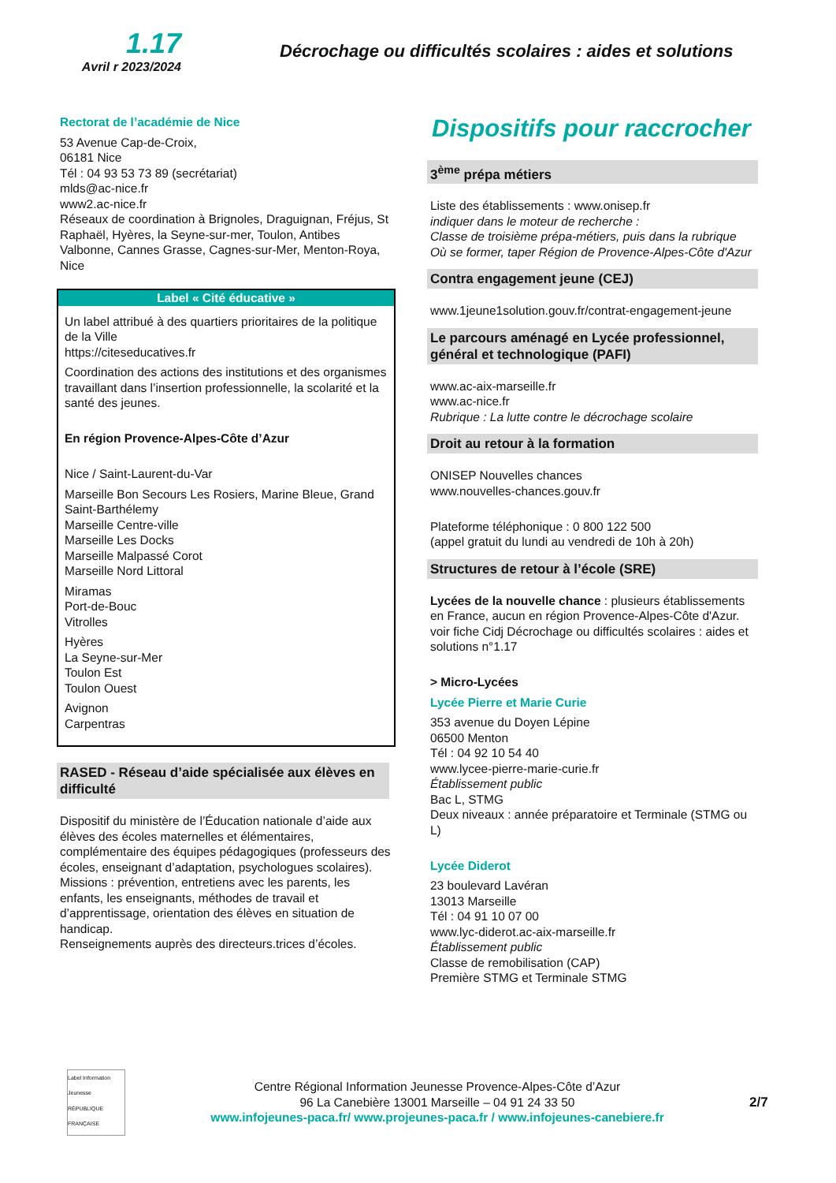1.17
Avril r 2023/2024
Décrochage ou difficultés scolaires : aides et solutions
Rectorat de l’académie de Nice
53 Avenue Cap-de-Croix,
06181 Nice
Tél : 04 93 53 73 89 (secrétariat)
mlds@ac-nice.fr
www2.ac-nice.fr
Réseaux de coordination à Brignoles, Draguignan, Fréjus, St Raphaël, Hyères, la Seyne-sur-mer, Toulon, Antibes Valbonne, Cannes Grasse, Cagnes-sur-Mer, Menton-Roya, Nice
Label « Cité éducative »
Un label attribué à des quartiers prioritaires de la politique de la Ville
https://citeseducatives.fr
Coordination des actions des institutions et des organismes travaillant dans l’insertion professionnelle, la scolarité et la santé des jeunes.
En région Provence-Alpes-Côte d’Azur
Nice / Saint-Laurent-du-Var
Marseille Bon Secours Les Rosiers, Marine Bleue, Grand Saint-Barthélemy
Marseille Centre-ville
Marseille Les Docks
Marseille Malpassé Corot
Marseille Nord Littoral
Miramas
Port-de-Bouc
Vitrolles
Hyères
La Seyne-sur-Mer
Toulon Est
Toulon Ouest
Avignon
Carpentras
RASED - Réseau d’aide spécialisée aux élèves en difficulté
Dispositif du ministère de l’Éducation nationale d’aide aux élèves des écoles maternelles et élémentaires, complémentaire des équipes pédagogiques (professeurs des écoles, enseignant d’adaptation, psychologues scolaires).
Missions : prévention, entretiens avec les parents, les enfants, les enseignants, méthodes de travail et d’apprentissage, orientation des élèves en situation de handicap.
Renseignements auprès des directeurs.trices d’écoles.
Dispositifs pour raccrocher
3<sup>ème</sup> prépa métiers
Liste des établissements : www.onisep.fr
indiquer dans le moteur de recherche :
Classe de troisième prépa-métiers, puis dans la rubrique Où se former, taper Région de Provence-Alpes-Côte d'Azur
Contra engagement jeune (CEJ)
www.1jeune1solution.gouv.fr/contrat-engagement-jeune
Le parcours aménagé en Lycée professionnel, général et technologique (PAFI)
www.ac-aix-marseille.fr
www.ac-nice.fr
Rubrique : La lutte contre le décrochage scolaire
Droit au retour à la formation
ONISEP Nouvelles chances
www.nouvelles-chances.gouv.fr
Plateforme téléphonique : 0 800 122 500
(appel gratuit du lundi au vendredi de 10h à 20h)
Structures de retour à l’école (SRE)
Lycées de la nouvelle chance : plusieurs établissements en France, aucun en région Provence-Alpes-Côte d'Azur.
voir fiche Cidj Décrochage ou difficultés scolaires : aides et solutions n°1.17
> Micro-Lycées
Lycée Pierre et Marie Curie
353 avenue du Doyen Lépine
06500 Menton
Tél : 04 92 10 54 40
www.lycee-pierre-marie-curie.fr
Établissement public
Bac L, STMG
Deux niveaux : année préparatoire et Terminale (STMG ou L)
Lycée Diderot
23 boulevard Lavéran
13013 Marseille
Tél : 04 91 10 07 00
www.lyc-diderot.ac-aix-marseille.fr
Établissement public
Classe de remobilisation (CAP)
Première STMG et Terminale STMG
Label Information Jeunesse
RÉPUBLIQUE FRANÇAISE
Centre Régional Information Jeunesse Provence-Alpes-Côte d’Azur
96 La Canebière 13001 Marseille – 04 91 24 33 50
www.infojeunes-paca.fr/ www.projeunes-paca.fr / www.infojeunes-canebiere.fr
2/7